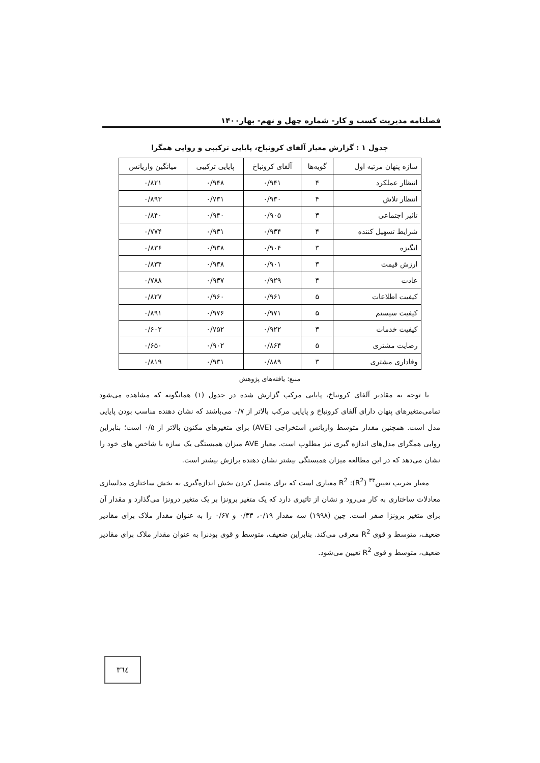فصلنامه مدیریت کسب و کار- شماره چهل و نهم- بهار۱۴۰۰
جدول ۱ : گزارش معیار آلفای کرونباخ، پایایی ترکیبی و روایی همگرا
| سازه پنهان مرتبه اول | گویه‌ها | آلفای کرونباخ | پایایی ترکیبی | میانگین واریانس |
| --- | --- | --- | --- | --- |
| انتظار عملکرد | ۴ | ۰/۹۴۱ | ۰/۹۴۸ | ۰/۸۲۱ |
| انتظار تلاش | ۴ | ۰/۹۳۰ | ۰/۷۳۱ | ۰/۸۹۳ |
| تاثیر اجتماعی | ۳ | ۰/۹۰۵ | ۰/۹۴۰ | ۰/۸۴۰ |
| شرایط تسهیل کننده | ۴ | ۰/۹۳۴ | ۰/۹۳۱ | ۰/۷۷۴ |
| انگیزه | ۳ | ۰/۹۰۴ | ۰/۹۳۸ | ۰/۸۳۶ |
| ارزش قیمت | ۳ | ۰/۹۰۱ | ۰/۹۳۸ | ۰/۸۳۴ |
| عادت | ۴ | ۰/۹۲۹ | ۰/۹۳۷ | ۰/۷۸۸ |
| کیفیت اطلاعات | ۵ | ۰/۹۶۱ | ۰/۹۶۰ | ۰/۸۲۷ |
| کیفیت سیستم | ۵ | ۰/۹۷۱ | ۰/۹۷۶ | ۰/۸۹۱ |
| کیفیت خدمات | ۳ | ۰/۹۲۲ | ۰/۷۵۲ | ۰/۶۰۲ |
| رضایت مشتری | ۵ | ۰/۸۶۴ | ۰/۹۰۲ | ۰/۶۵۰ |
| وفاداری مشتری | ۳ | ۰/۸۸۹ | ۰/۹۳۱ | ۰/۸۱۹ |
منبع: یافته‌های پژوهش
با توجه به مقادیر آلفای کرونباخ، پایایی مرکب گزارش شده در جدول (۱) همانگونه که مشاهده می‌شود تمامی‌متغیرهای پنهان دارای آلفای کرونباخ و پایایی مرکب بالاتر از ۰/۷ می‌باشند که نشان دهنده مناسب بودن پایایی مدل است. همچنین مقدار متوسط واریانس استخراجی (AVE) برای متغیرهای مکنون بالاتر از ۰/۵ است؛ بنابراین روایی همگرای مدل‌های اندازه گیری نیز مطلوب است. معیار AVE میزان همبستگی یک سازه با شاخص های خود را نشان می‌دهد که در این مطالعه میزان همبستگی بیشتر نشان دهنده برازش بیشتر است.
معیار ضریب تعیین<sup>۳۳</sup> (R<sup>2</sup>): R<sup>2</sup> معیاری است که برای متصل کردن بخش اندازه‌گیری به بخش ساختاری مدلسازی معادلات ساختاری به کار می‌رود و نشان از تاثیری دارد که یک متغیر برونزا بر یک متغیر درونزا می‌گذارد و مقدار آن برای متغیر برونزا صفر است. چین (۱۹۹۸) سه مقدار ۰/۱۹، ۰/۳۳ و ۰/۶۷ را به عنوان مقدار ملاک برای مقادیر ضعیف، متوسط و قوی R<sup>2</sup> معرفی می‌کند. بنابراین ضعیف، متوسط و قوی بودنرا به عنوان مقدار ملاک برای مقادیر ضعیف، متوسط و قوی R<sup>2</sup> تعیین می‌شود.
٣٦٤